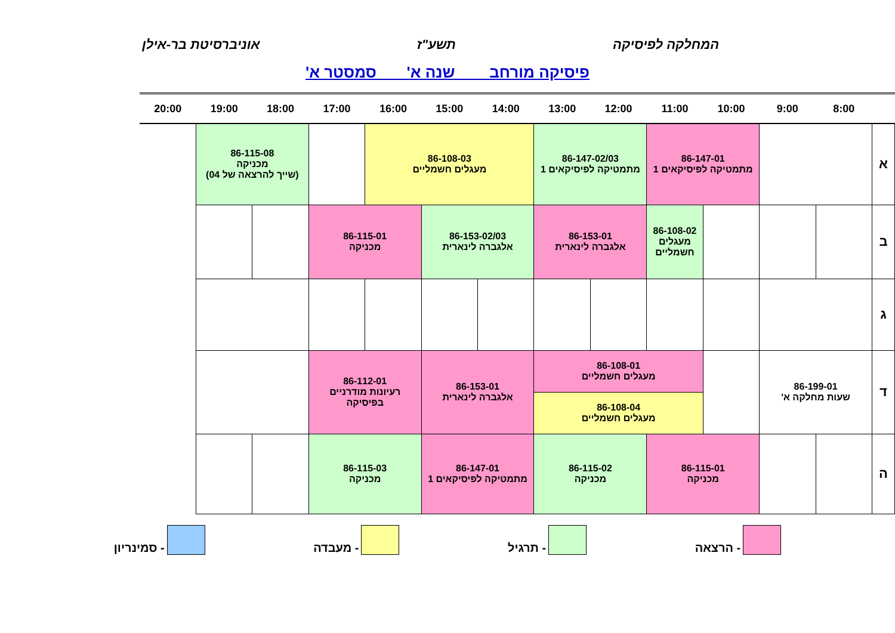המחלקה לפיסיקה תשע"ז אוניברסיטת בר-אילן
פיסיקה מורחב שנה א' סמסטר א'
| | 8:00 | 9:00 | 10:00 | 11:00 | 12:00 | 13:00 | 14:00 | 15:00 | 16:00 | 17:00 | 18:00 | 19:00 | 20:00 |
| --- | --- | --- | --- | --- | --- | --- | --- | --- | --- | --- | --- | --- | --- |
| א | | | 86-147-01 מתמטיקה לפיסיקאים 1 | | 86-147-02/03 מתמטיקה לפיסיקאים 1 | | 86-108-03 מעגלים חשמליים | | | | 86-115-08 מכניקה (שייך להרצאה של 04) | | |
| ב | | | | 86-108-02 מעגלים חשמליים | 86-153-01 אלגברה לינארית | | 86-153-02/03 אלגברה לינארית | | 86-115-01 מכניקה | | | | |
| ג | | | | | | | | | | | | | |
| ד | 86-199-01 שעות מחלקה א' | | | 86-108-01 מעגלים חשמליים | | | 86-153-01 אלגברה לינארית | | 86-112-01 רעיונות מודרניים בפיסיקה | | | | |
| | | | | 86-108-04 מעגלים חשמליים | | | | | | | | | |
| ה | | | 86-115-01 מכניקה | | 86-115-02 מכניקה | | 86-147-01 מתמטיקה לפיסיקאים 1 | | 86-115-03 מכניקה | | | | |
- הרצאה - תרגיל - מעבדה - סמינריון